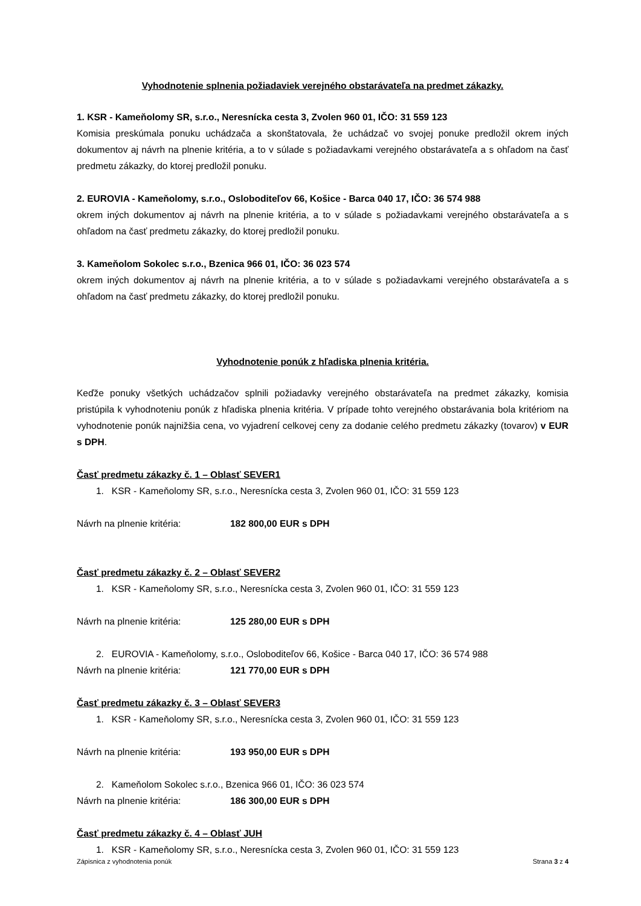Vyhodnotenie splnenia požiadaviek verejného obstarávateľa na predmet zákazky.
1. KSR - Kameňolomy SR, s.r.o., Neresnícka cesta 3, Zvolen 960 01, IČO: 31 559 123
Komisia preskúmala ponuku uchádzača a skonštatovala, že uchádzač vo svojej ponuke predložil okrem iných dokumentov aj návrh na plnenie kritéria, a to v súlade s požiadavkami verejného obstarávateľa a s ohľadom na časť predmetu zákazky, do ktorej predložil ponuku.
2. EUROVIA - Kameňolomy, s.r.o., Osloboditeľov 66, Košice - Barca 040 17, IČO: 36 574 988
okrem iných dokumentov aj návrh na plnenie kritéria, a to v súlade s požiadavkami verejného obstarávateľa a s ohľadom na časť predmetu zákazky, do ktorej predložil ponuku.
3. Kameňolom Sokolec s.r.o., Bzenica 966 01, IČO: 36 023 574
okrem iných dokumentov aj návrh na plnenie kritéria, a to v súlade s požiadavkami verejného obstarávateľa a s ohľadom na časť predmetu zákazky, do ktorej predložil ponuku.
Vyhodnotenie ponúk z hľadiska plnenia kritéria.
Keďže ponuky všetkých uchádzačov splnili požiadavky verejného obstarávateľa na predmet zákazky, komisia pristúpila k vyhodnoteniu ponúk z hľadiska plnenia kritéria. V prípade tohto verejného obstarávania bola kritériom na vyhodnotenie ponúk najnižšia cena, vo vyjadrení celkovej ceny za dodanie celého predmetu zákazky (tovarov) v EUR s DPH.
Časť predmetu zákazky č. 1 – Oblasť SEVER1
1. KSR - Kameňolomy SR, s.r.o., Neresnícka cesta 3, Zvolen 960 01, IČO: 31 559 123
Návrh na plnenie kritéria: 182 800,00 EUR s DPH
Časť predmetu zákazky č. 2 – Oblasť SEVER2
1. KSR - Kameňolomy SR, s.r.o., Neresnícka cesta 3, Zvolen 960 01, IČO: 31 559 123
Návrh na plnenie kritéria: 125 280,00 EUR s DPH
2. EUROVIA - Kameňolomy, s.r.o., Osloboditeľov 66, Košice - Barca 040 17, IČO: 36 574 988
Návrh na plnenie kritéria: 121 770,00 EUR s DPH
Časť predmetu zákazky č. 3 – Oblasť SEVER3
1. KSR - Kameňolomy SR, s.r.o., Neresnícka cesta 3, Zvolen 960 01, IČO: 31 559 123
Návrh na plnenie kritéria: 193 950,00 EUR s DPH
2. Kameňolom Sokolec s.r.o., Bzenica 966 01, IČO: 36 023 574
Návrh na plnenie kritéria: 186 300,00 EUR s DPH
Časť predmetu zákazky č. 4 – Oblasť JUH
1. KSR - Kameňolomy SR, s.r.o., Neresnícka cesta 3, Zvolen 960 01, IČO: 31 559 123
Zápisnica z vyhodnotenia ponúk Strana 3 z 4